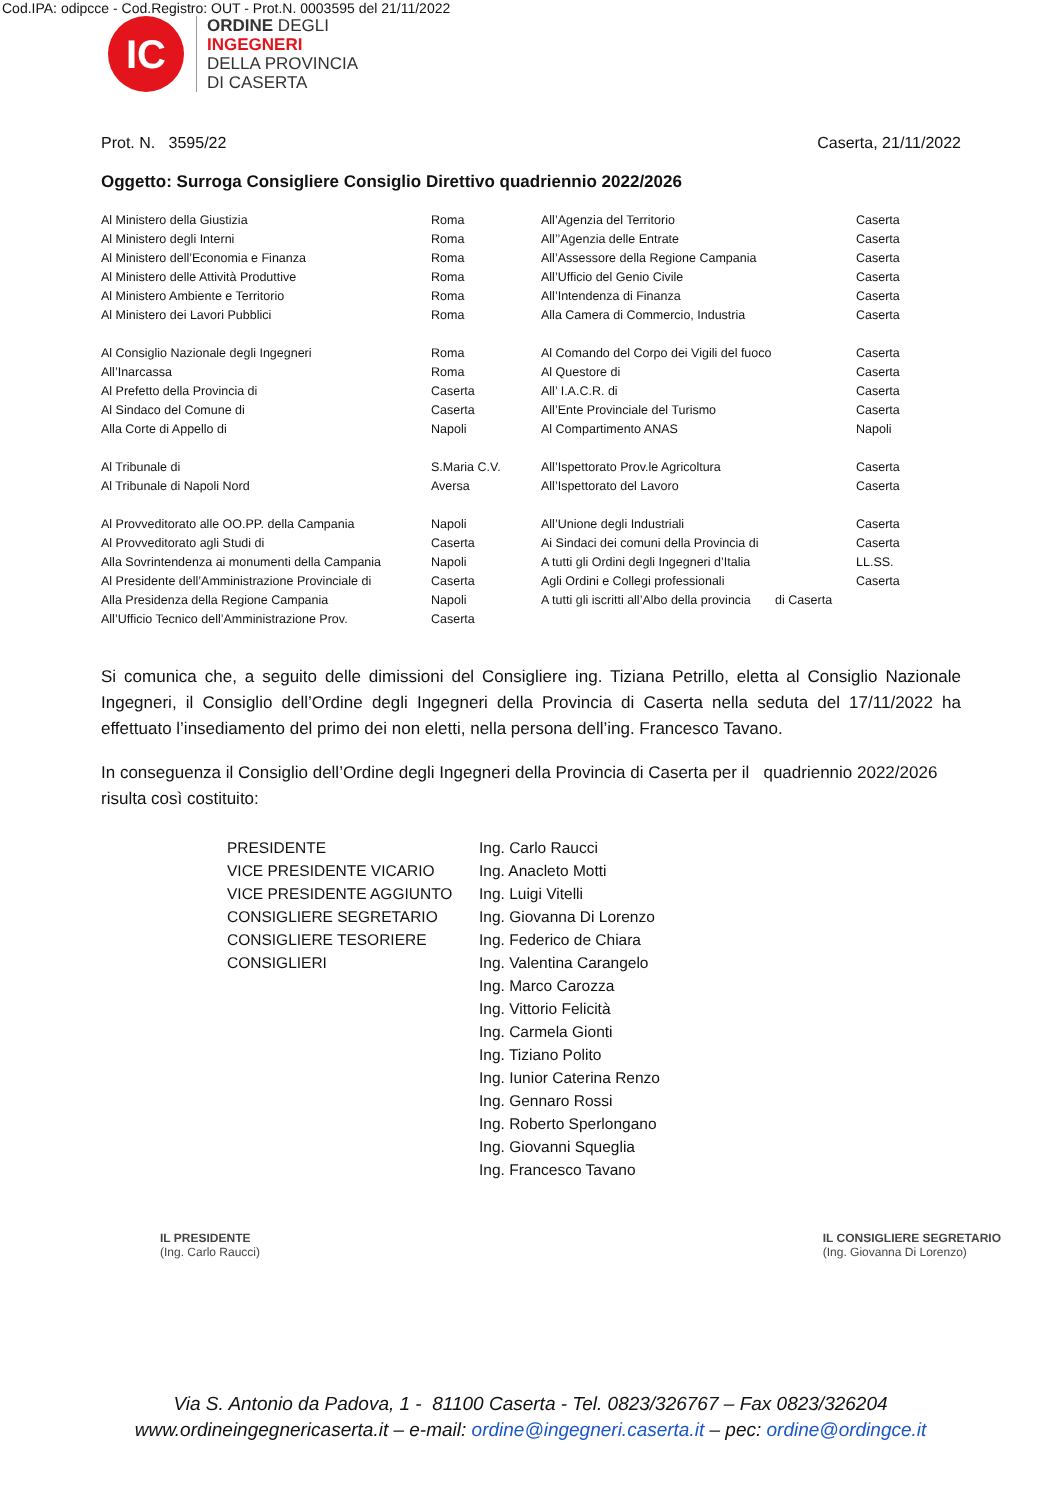Cod.IPA: odipcce - Cod.Registro: OUT - Prot.N. 0003595 del 21/11/2022
IC
ORDINE DEGLI
INGEGNERI
DELLA PROVINCIA
DI CASERTA
Prot. N. 3595/22 Caserta, 21/11/2022
Oggetto: Surroga Consigliere Consiglio Direttivo quadriennio 2022/2026
| Al Ministero della Giustizia | Roma | All’Agenzia del Territorio | Caserta |
| Al Ministero degli Interni | Roma | All’’Agenzia delle Entrate | Caserta |
| Al Ministero dell’Economia e Finanza | Roma | All’Assessore della Regione Campania | Caserta |
| Al Ministero delle Attività Produttive | Roma | All’Ufficio del Genio Civile | Caserta |
| Al Ministero Ambiente e Territorio | Roma | All’Intendenza di Finanza | Caserta |
| Al Ministero dei Lavori Pubblici | Roma | Alla Camera di Commercio, Industria | Caserta |
| Al Consiglio Nazionale degli Ingegneri | Roma | Al Comando del Corpo dei Vigili del fuoco | Caserta |
| All’Inarcassa | Roma | Al Questore di | Caserta |
| Al Prefetto della Provincia di | Caserta | All’ I.A.C.R. di | Caserta |
| Al Sindaco del Comune di | Caserta | All’Ente Provinciale del Turismo | Caserta |
| Alla Corte di Appello di | Napoli | Al Compartimento ANAS | Napoli |
| Al Tribunale di | S.Maria C.V. | All’Ispettorato Prov.le Agricoltura | Caserta |
| Al Tribunale di Napoli Nord | Aversa | All’Ispettorato del Lavoro | Caserta |
| Al Provveditorato alle OO.PP. della Campania | Napoli | All’Unione degli Industriali | Caserta |
| Al Provveditorato agli Studi di | Caserta | Ai Sindaci dei comuni della Provincia di | Caserta |
| Alla Sovrintendenza ai monumenti della Campania | Napoli | A tutti gli Ordini degli Ingegneri d’Italia | LL.SS. |
| Al Presidente dell’Amministrazione Provinciale di | Caserta | Agli Ordini e Collegi professionali | Caserta |
| Alla Presidenza della Regione Campania | Napoli | A tutti gli iscritti all’Albo della provincia di Caserta | |
| All’Ufficio Tecnico dell’Amministrazione Prov. | Caserta | | |
Si comunica che, a seguito delle dimissioni del Consigliere ing. Tiziana Petrillo, eletta al Consiglio Nazionale Ingegneri, il Consiglio dell’Ordine degli Ingegneri della Provincia di Caserta nella seduta del 17/11/2022 ha effettuato l’insediamento del primo dei non eletti, nella persona dell’ing. Francesco Tavano.
In conseguenza il Consiglio dell’Ordine degli Ingegneri della Provincia di Caserta per il quadriennio 2022/2026 risulta così costituito:
| PRESIDENTE | Ing. Carlo Raucci |
| VICE PRESIDENTE VICARIO | Ing. Anacleto Motti |
| VICE PRESIDENTE AGGIUNTO | Ing. Luigi Vitelli |
| CONSIGLIERE SEGRETARIO | Ing. Giovanna Di Lorenzo |
| CONSIGLIERE TESORIERE | Ing. Federico de Chiara |
| CONSIGLIERI | Ing. Valentina Carangelo |
| | Ing. Marco Carozza |
| | Ing. Vittorio Felicità |
| | Ing. Carmela Gionti |
| | Ing. Tiziano Polito |
| | Ing. Iunior Caterina Renzo |
| | Ing. Gennaro Rossi |
| | Ing. Roberto Sperlongano |
| | Ing. Giovanni Squeglia |
| | Ing. Francesco Tavano |
IL PRESIDENTE
(Ing. Carlo Raucci)
IL CONSIGLIERE SEGRETARIO
(Ing. Giovanna Di Lorenzo)
Via S. Antonio da Padova, 1 - 81100 Caserta - Tel. 0823/326767 – Fax 0823/326204
www.ordineingegnericaserta.it – e-mail: ordine@ingegneri.caserta.it – pec: ordine@ordingce.it